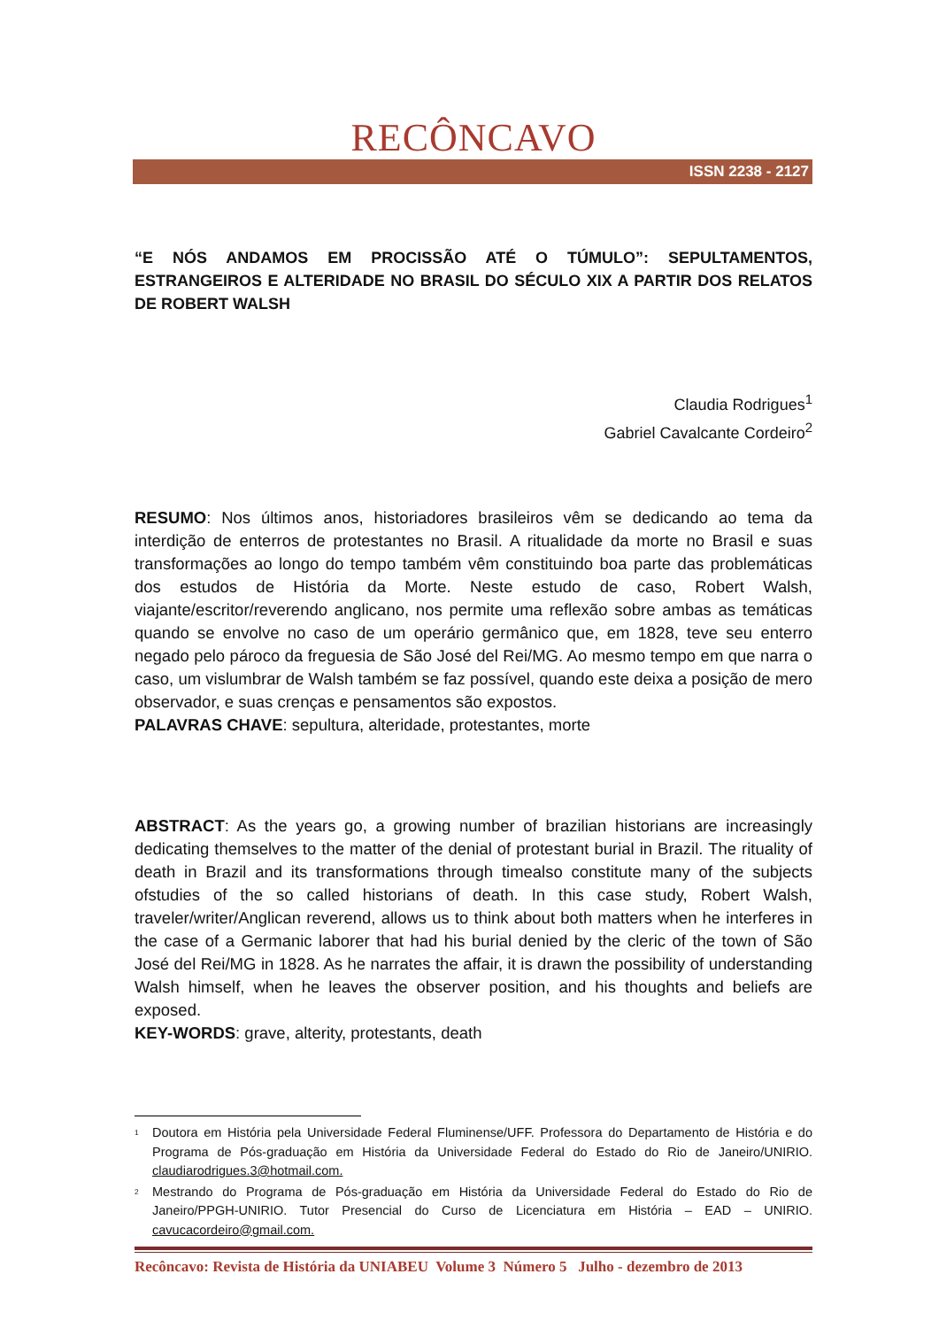RECÔNCAVO
ISSN 2238 - 2127
“E NÓS ANDAMOS EM PROCISSÃO ATÉ O TÚMULO”: SEPULTAMENTOS, ESTRANGEIROS E ALTERIDADE NO BRASIL DO SÉCULO XIX A PARTIR DOS RELATOS DE ROBERT WALSH
Claudia Rodrigues<sup>1</sup>
Gabriel Cavalcante Cordeiro<sup>2</sup>
RESUMO: Nos últimos anos, historiadores brasileiros vêm se dedicando ao tema da interdição de enterros de protestantes no Brasil. A ritualidade da morte no Brasil e suas transformações ao longo do tempo também vêm constituindo boa parte das problemáticas dos estudos de História da Morte. Neste estudo de caso, Robert Walsh, viajante/escritor/reverendo anglicano, nos permite uma reflexão sobre ambas as temáticas quando se envolve no caso de um operário germânico que, em 1828, teve seu enterro negado pelo pároco da freguesia de São José del Rei/MG. Ao mesmo tempo em que narra o caso, um vislumbrar de Walsh também se faz possível, quando este deixa a posição de mero observador, e suas crenças e pensamentos são expostos.
PALAVRAS CHAVE: sepultura, alteridade, protestantes, morte
ABSTRACT: As the years go, a growing number of brazilian historians are increasingly dedicating themselves to the matter of the denial of protestant burial in Brazil. The rituality of death in Brazil and its transformations through timealso constitute many of the subjects ofstudies of the so called historians of death. In this case study, Robert Walsh, traveler/writer/Anglican reverend, allows us to think about both matters when he interferes in the case of a Germanic laborer that had his burial denied by the cleric of the town of São José del Rei/MG in 1828. As he narrates the affair, it is drawn the possibility of understanding Walsh himself, when he leaves the observer position, and his thoughts and beliefs are exposed.
KEY-WORDS: grave, alterity, protestants, death
<sup>1</sup> Doutora em História pela Universidade Federal Fluminense/UFF. Professora do Departamento de História e do Programa de Pós-graduação em História da Universidade Federal do Estado do Rio de Janeiro/UNIRIO. claudiarodrigues.3@hotmail.com.
<sup>2</sup> Mestrando do Programa de Pós-graduação em História da Universidade Federal do Estado do Rio de Janeiro/PPGH-UNIRIO. Tutor Presencial do Curso de Licenciatura em História – EAD – UNIRIO. cavucacordeiro@gmail.com.
Recôncavo: Revista de História da UNIABEU Volume 3 Número 5 Julho - dezembro de 2013